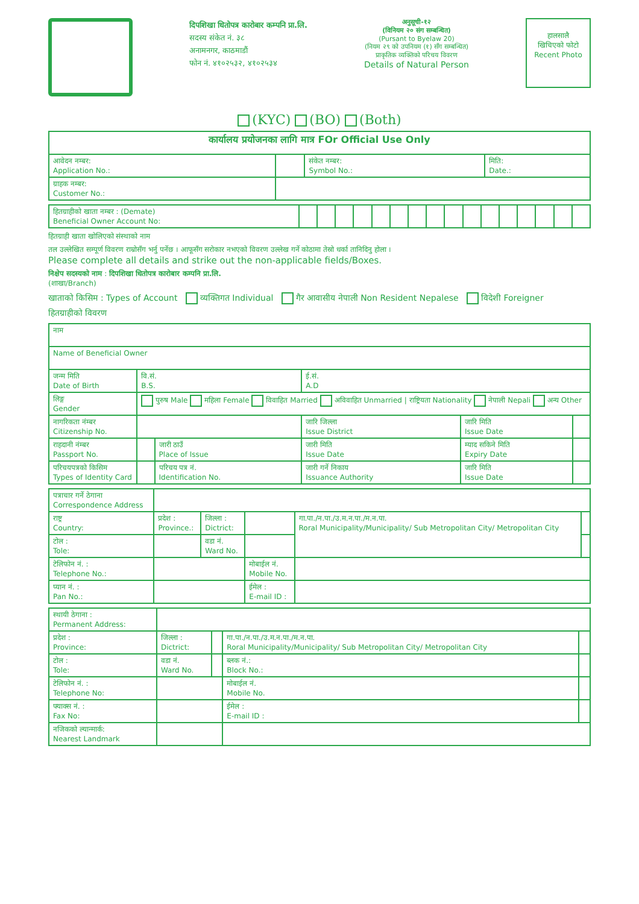दिपशिखा धितोपत्र कारोबार कम्पनि प्रा.लि.
सदस्य संकेत नं. ३८
अनामनगर, काठमाडौं
फोन नं. ४१०२५३२, ४१०२५३४
अनुसूची-१२
(विनियम २० संग सम्बन्धित)
(Pursant to Byelaw 20)
(नियम २९ को उपनियम (१) सँग सम्बन्धित)
प्राकृतिक व्यक्तिको परिचय विवरण
Details of Natural Person
हालसालै
खिचिएको फोटो
Recent Photo
(KYC) (BO) (Both)
| कार्यालय प्रयोजनका लागि मात्र FOr Official Use Only | | | |
| आवेदन नम्बर: Application No.: | | संकेत नम्बर: Symbol No.: | मिति: Date.: |
| ग्राहक नम्बर: Customer No.: | | | |
| हितग्राहीको खाता नम्बर : (Demate) Beneficial Owner Account No: | | | | | | | | | | | | | | | | |
हितग्राही खाता खोलिएको संस्थाको नाम
तल उल्लेखित सम्पूर्ण विवरण राम्रोसँग भर्नु पर्नेछ । आफूसँग सरोकार नभएको विवरण उल्लेख गर्ने कोठामा तेस्रो धर्का तानिदिनु होला ।
Please complete all details and strike out the non-applicable fields/Boxes.
निक्षेप सदस्यको नाम : दिपशिखा धितोपत्र कारोबार कम्पनि प्रा.लि.
(शाखा/Branch)
खाताको किसिम : Types of Account व्यक्तिगत Individual गैर आवासीय नेपाली Non Resident Nepalese विदेशी Foreigner
हितग्राहीको विवरण
| नाम | | | | | |
| Name of Beneficial Owner | | | | | |
| जन्म मिति Date of Birth | वि.सं. B.S. | | ई.सं. A.D | | |
| लिङ्ग Gender | पुरुष Male महिला Female विवाहित Married अविवाहित Unmarried / राष्ट्रियता Nationality नेपाली Nepali अन्य Other | | | | |
| नागरिकता नंम्बर Citizenship No. | | | जारि जिल्ला Issue District | जारि मिति Issue Date | |
| राहदानी नंम्बर Passport No. | | जारी ठाउँ Place of Issue | जारी मिति Issue Date | म्याद सकिने मिति Expiry Date | |
| परिचयपत्रको किसिम Types of Identity Card | | परिचय पत्र नं. Identification No. | जारी गर्ने निकाय Issuance Authority | जारि मिति Issue Date | |
| पत्राचार गर्ने ठेगाना Correspondence Address | | | | | |
| राष्ट्र Country: | प्रदेश : Province.: | जिल्ला : Dictrict: | | गा.पा./न.पा./उ.म.न.पा./म.न.पा. Roral Municipality/Municipality/ Sub Metropolitan City/ Metropolitan City | |
| टोल : Tole: | | वडा नं. Ward No. | | | |
| टेलिफोन नं. : Telephone No.: | | | मोबाईल नं. Mobile No. | | |
| प्यान नं. : Pan No.: | | | ईमेल : E-mail ID : | | |
| स्थायी ठेगाना : Permanent Address: | | | | |
| प्रदेश : Province: | जिल्ला : Dictrict: | | गा.पा./न.पा./उ.म.न.पा./म.न.पा. Roral Municipality/Municipality/ Sub Metropolitan City/ Metropolitan City | |
| टोल : Tole: | वडा नं. Ward No. | | ब्लक नं.: Block No.: | |
| टेलिफोन नं. : Telephone No: | | | मोबाईल नं. Mobile No. | |
| फ्याक्स नं. : Fax No: | | | ईमेल : E-mail ID : | |
| नजिकको ल्यान्मार्क: Nearest Landmark | | | | |